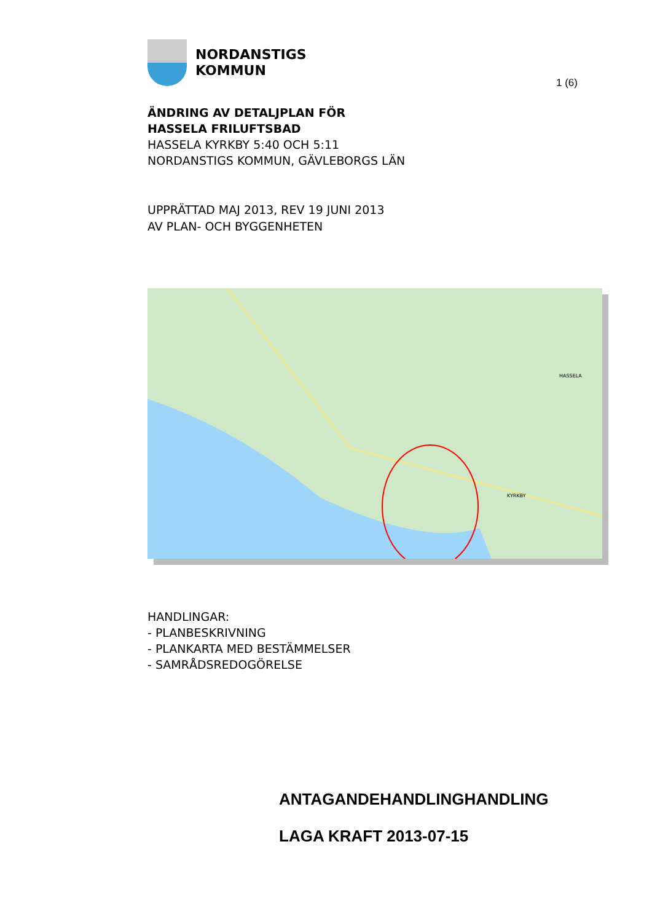NORDANSTIGS
KOMMUN
1 (6)
ÄNDRING AV DETALJPLAN FÖR
HASSELA FRILUFTSBAD
HASSELA KYRKBY 5:40 OCH 5:11
NORDANSTIGS KOMMUN, GÄVLEBORGS LÄN
UPPRÄTTAD MAJ 2013, REV 19 JUNI 2013
AV PLAN- OCH BYGGENHETEN
HASSELA
KYRKBY
HANDLINGAR:
- PLANBESKRIVNING
- PLANKARTA MED BESTÄMMELSER
- SAMRÅDSREDOGÖRELSE
ANTAGANDEHANDLINGHANDLING
LAGA KRAFT 2013-07-15